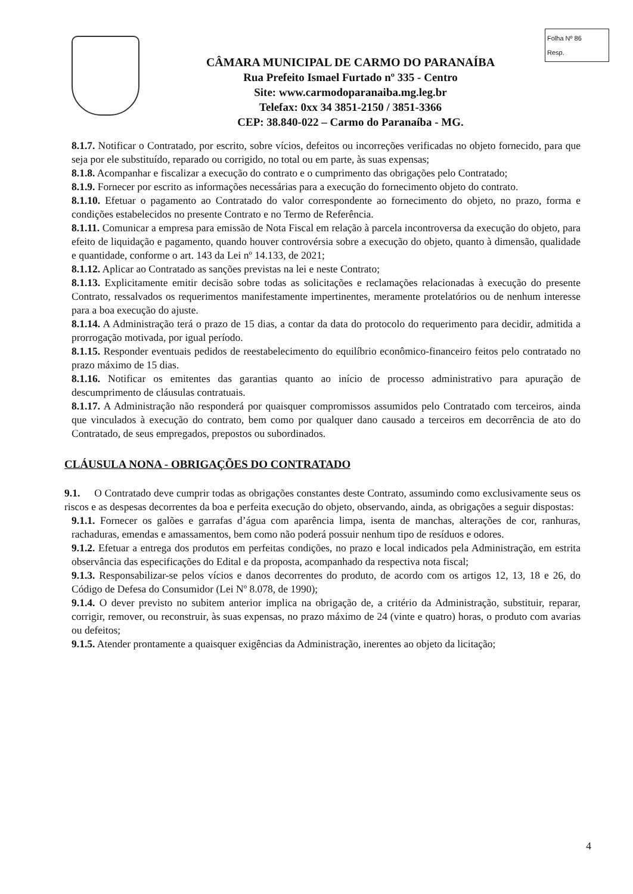Folha Nº 86
Resp.
CÂMARA MUNICIPAL DE CARMO DO PARANAÍBA
Rua Prefeito Ismael Furtado nº 335 - Centro
Site: www.carmodoparanaiba.mg.leg.br
Telefax: 0xx 34 3851-2150 / 3851-3366
CEP: 38.840-022 – Carmo do Paranaíba - MG.
8.1.7. Notificar o Contratado, por escrito, sobre vícios, defeitos ou incorreções verificadas no objeto fornecido, para que seja por ele substituído, reparado ou corrigido, no total ou em parte, às suas expensas;
8.1.8. Acompanhar e fiscalizar a execução do contrato e o cumprimento das obrigações pelo Contratado;
8.1.9. Fornecer por escrito as informações necessárias para a execução do fornecimento objeto do contrato.
8.1.10. Efetuar o pagamento ao Contratado do valor correspondente ao fornecimento do objeto, no prazo, forma e condições estabelecidos no presente Contrato e no Termo de Referência.
8.1.11. Comunicar a empresa para emissão de Nota Fiscal em relação à parcela incontroversa da execução do objeto, para efeito de liquidação e pagamento, quando houver controvérsia sobre a execução do objeto, quanto à dimensão, qualidade e quantidade, conforme o art. 143 da Lei nº 14.133, de 2021;
8.1.12. Aplicar ao Contratado as sanções previstas na lei e neste Contrato;
8.1.13. Explicitamente emitir decisão sobre todas as solicitações e reclamações relacionadas à execução do presente Contrato, ressalvados os requerimentos manifestamente impertinentes, meramente protelatórios ou de nenhum interesse para a boa execução do ajuste.
8.1.14. A Administração terá o prazo de 15 dias, a contar da data do protocolo do requerimento para decidir, admitida a prorrogação motivada, por igual período.
8.1.15. Responder eventuais pedidos de reestabelecimento do equilíbrio econômico-financeiro feitos pelo contratado no prazo máximo de 15 dias.
8.1.16. Notificar os emitentes das garantias quanto ao início de processo administrativo para apuração de descumprimento de cláusulas contratuais.
8.1.17. A Administração não responderá por quaisquer compromissos assumidos pelo Contratado com terceiros, ainda que vinculados à execução do contrato, bem como por qualquer dano causado a terceiros em decorrência de ato do Contratado, de seus empregados, prepostos ou subordinados.
CLÁUSULA NONA - OBRIGAÇÕES DO CONTRATADO
9.1. O Contratado deve cumprir todas as obrigações constantes deste Contrato, assumindo como exclusivamente seus os riscos e as despesas decorrentes da boa e perfeita execução do objeto, observando, ainda, as obrigações a seguir dispostas:
9.1.1. Fornecer os galões e garrafas d’água com aparência limpa, isenta de manchas, alterações de cor, ranhuras, rachaduras, emendas e amassamentos, bem como não poderá possuir nenhum tipo de resíduos e odores.
9.1.2. Efetuar a entrega dos produtos em perfeitas condições, no prazo e local indicados pela Administração, em estrita observância das especificações do Edital e da proposta, acompanhado da respectiva nota fiscal;
9.1.3. Responsabilizar-se pelos vícios e danos decorrentes do produto, de acordo com os artigos 12, 13, 18 e 26, do Código de Defesa do Consumidor (Lei Nº 8.078, de 1990);
9.1.4. O dever previsto no subitem anterior implica na obrigação de, a critério da Administração, substituir, reparar, corrigir, remover, ou reconstruir, às suas expensas, no prazo máximo de 24 (vinte e quatro) horas, o produto com avarias ou defeitos;
9.1.5. Atender prontamente a quaisquer exigências da Administração, inerentes ao objeto da licitação;
4